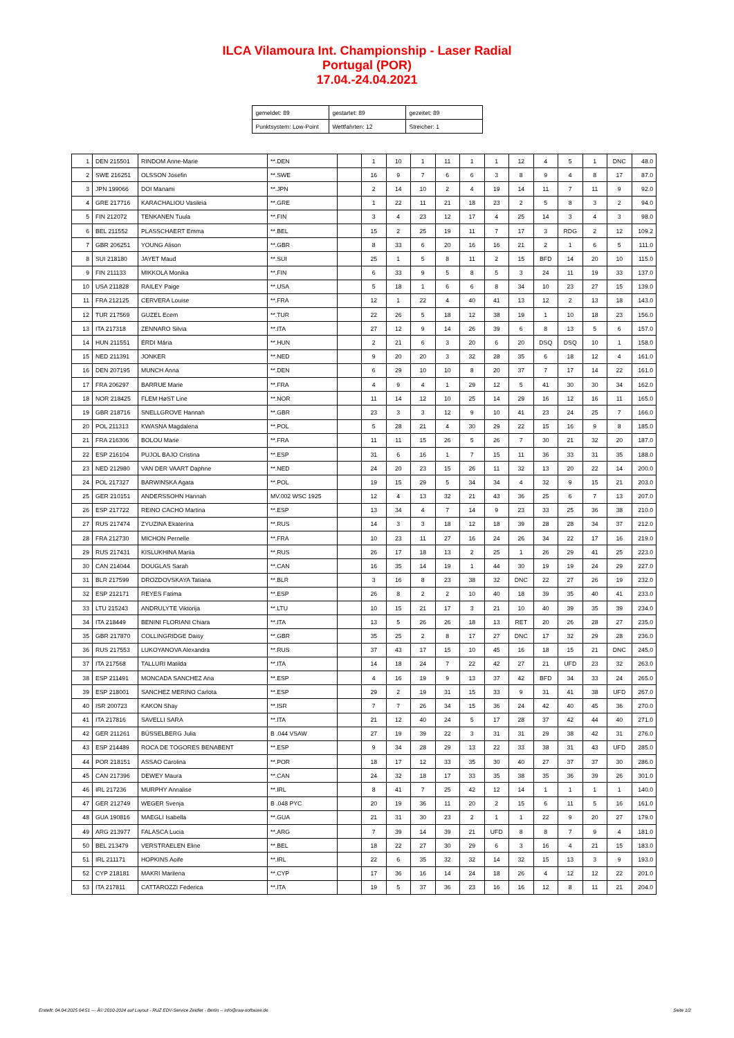ILCA Vilamoura Int. Championship - Laser Radial
Portugal (POR)
17.04.-24.04.2021
| gemeldet: 89 | gestartet: 89 | gezeitet: 89 |
| Punktsystem: Low-Point | Wettfahrten: 12 | Streicher: 1 |
| 1 | DEN 215501 | RINDOM Anne-Marie | **.DEN | | 1 | 10 | 1 | 11 | 1 | 1 | 12 | 4 | 5 | 1 | DNC | 48.0 |
| 2 | SWE 216251 | OLSSON Josefin | **.SWE | | 16 | 9 | 7 | 6 | 6 | 3 | 8 | 9 | 4 | 8 | 17 | 87.0 |
| 3 | JPN 199066 | DOI Manami | **.JPN | | 2 | 14 | 10 | 2 | 4 | 19 | 14 | 11 | 7 | 11 | 9 | 92.0 |
| 4 | GRE 217716 | KARACHALIOU Vasileia | **.GRE | | 1 | 22 | 11 | 21 | 18 | 23 | 2 | 5 | 8 | 3 | 2 | 94.0 |
| 5 | FIN 212072 | TENKANEN Tuula | **.FIN | | 3 | 4 | 23 | 12 | 17 | 4 | 25 | 14 | 3 | 4 | 3 | 98.0 |
| 6 | BEL 211552 | PLASSCHAERT Emma | **.BEL | | 15 | 2 | 25 | 19 | 11 | 7 | 17 | 3 | RDG | 2 | 12 | 109.2 |
| 7 | GBR 206251 | YOUNG Alison | **.GBR | | 8 | 33 | 6 | 20 | 16 | 16 | 21 | 2 | 1 | 6 | 5 | 111.0 |
| 8 | SUI 218180 | JAYET Maud | **.SUI | | 25 | 1 | 5 | 8 | 11 | 2 | 15 | BFD | 14 | 20 | 10 | 115.0 |
| 9 | FIN 211133 | MIKKOLA Monika | **.FIN | | 6 | 33 | 9 | 5 | 8 | 5 | 3 | 24 | 11 | 19 | 33 | 137.0 |
| 10 | USA 211828 | RAILEY Paige | **.USA | | 5 | 18 | 1 | 6 | 6 | 8 | 34 | 10 | 23 | 27 | 15 | 139.0 |
| 11 | FRA 212125 | CERVERA Louise | **.FRA | | 12 | 1 | 22 | 4 | 40 | 41 | 13 | 12 | 2 | 13 | 18 | 143.0 |
| 12 | TUR 217569 | GUZEL Ecem | **.TUR | | 22 | 26 | 5 | 18 | 12 | 38 | 19 | 1 | 10 | 18 | 23 | 156.0 |
| 13 | ITA 217318 | ZENNARO Silvia | **.ITA | | 27 | 12 | 9 | 14 | 26 | 39 | 6 | 8 | 13 | 5 | 6 | 157.0 |
| 14 | HUN 211551 | ÉRDI Mária | **.HUN | | 2 | 21 | 6 | 3 | 20 | 6 | 20 | DSQ | DSQ | 10 | 1 | 158.0 |
| 15 | NED 211391 | JONKER | **.NED | | 9 | 20 | 20 | 3 | 32 | 28 | 35 | 6 | 18 | 12 | 4 | 161.0 |
| 16 | DEN 207195 | MUNCH Anna | **.DEN | | 6 | 29 | 10 | 10 | 8 | 20 | 37 | 7 | 17 | 14 | 22 | 161.0 |
| 17 | FRA 206297 | BARRUE Marie | **.FRA | | 4 | 9 | 4 | 1 | 29 | 12 | 5 | 41 | 30 | 30 | 34 | 162.0 |
| 18 | NOR 218425 | FLEM HøST Line | **.NOR | | 11 | 14 | 12 | 10 | 25 | 14 | 29 | 16 | 12 | 16 | 11 | 165.0 |
| 19 | GBR 218716 | SNELLGROVE Hannah | **.GBR | | 23 | 3 | 3 | 12 | 9 | 10 | 41 | 23 | 24 | 25 | 7 | 166.0 |
| 20 | POL 211313 | KWASNA Magdalena | **.POL | | 5 | 28 | 21 | 4 | 30 | 29 | 22 | 15 | 16 | 9 | 8 | 185.0 |
| 21 | FRA 216306 | BOLOU Marie | **.FRA | | 11 | 11 | 15 | 26 | 5 | 26 | 7 | 30 | 21 | 32 | 20 | 187.0 |
| 22 | ESP 216104 | PUJOL BAJO Cristina | **.ESP | | 31 | 6 | 16 | 1 | 7 | 15 | 11 | 36 | 33 | 31 | 35 | 188.0 |
| 23 | NED 212980 | VAN DER VAART Daphne | **.NED | | 24 | 20 | 23 | 15 | 26 | 11 | 32 | 13 | 20 | 22 | 14 | 200.0 |
| 24 | POL 217327 | BARWINSKA Agata | **.POL | | 19 | 15 | 29 | 5 | 34 | 34 | 4 | 32 | 9 | 15 | 21 | 203.0 |
| 25 | GER 210151 | ANDERSSOHN Hannah | MV.002 WSC 1925 | | 12 | 4 | 13 | 32 | 21 | 43 | 36 | 25 | 6 | 7 | 13 | 207.0 |
| 26 | ESP 217722 | REINO CACHO Martina | **.ESP | | 13 | 34 | 4 | 7 | 14 | 9 | 23 | 33 | 25 | 36 | 38 | 210.0 |
| 27 | RUS 217474 | ZYUZINA Ekaterina | **.RUS | | 14 | 3 | 3 | 18 | 12 | 18 | 39 | 28 | 28 | 34 | 37 | 212.0 |
| 28 | FRA 212730 | MICHON Pernelle | **.FRA | | 10 | 23 | 11 | 27 | 16 | 24 | 26 | 34 | 22 | 17 | 16 | 219.0 |
| 29 | RUS 217431 | KISLUKHINA Mariia | **.RUS | | 26 | 17 | 18 | 13 | 2 | 25 | 1 | 26 | 29 | 41 | 25 | 223.0 |
| 30 | CAN 214044 | DOUGLAS Sarah | **.CAN | | 16 | 35 | 14 | 19 | 1 | 44 | 30 | 19 | 19 | 24 | 29 | 227.0 |
| 31 | BLR 217599 | DROZDOVSKAYA Tatiana | **.BLR | | 3 | 16 | 8 | 23 | 38 | 32 | DNC | 22 | 27 | 26 | 19 | 232.0 |
| 32 | ESP 212171 | REYES Fatima | **.ESP | | 26 | 8 | 2 | 2 | 10 | 40 | 18 | 39 | 35 | 40 | 41 | 233.0 |
| 33 | LTU 215243 | ANDRULYTE Viktorija | **.LTU | | 10 | 15 | 21 | 17 | 3 | 21 | 10 | 40 | 39 | 35 | 39 | 234.0 |
| 34 | ITA 218449 | BENINI FLORIANI Chiara | **.ITA | | 13 | 5 | 26 | 26 | 18 | 13 | RET | 20 | 26 | 28 | 27 | 235.0 |
| 35 | GBR 217870 | COLLINGRIDGE Daisy | **.GBR | | 35 | 25 | 2 | 8 | 17 | 27 | DNC | 17 | 32 | 29 | 28 | 236.0 |
| 36 | RUS 217553 | LUKOYANOVA Alexandra | **.RUS | | 37 | 43 | 17 | 15 | 10 | 45 | 16 | 18 | 15 | 21 | DNC | 245.0 |
| 37 | ITA 217568 | TALLURI Matilda | **.ITA | | 14 | 18 | 24 | 7 | 22 | 42 | 27 | 21 | UFD | 23 | 32 | 263.0 |
| 38 | ESP 211491 | MONCADA SANCHEZ Ana | **.ESP | | 4 | 16 | 19 | 9 | 13 | 37 | 42 | BFD | 34 | 33 | 24 | 265.0 |
| 39 | ESP 218001 | SANCHEZ MERINO Carlota | **.ESP | | 29 | 2 | 19 | 31 | 15 | 33 | 9 | 31 | 41 | 38 | UFD | 267.0 |
| 40 | ISR 200723 | KAKON Shay | **.ISR | | 7 | 7 | 26 | 34 | 15 | 36 | 24 | 42 | 40 | 45 | 36 | 270.0 |
| 41 | ITA 217816 | SAVELLI SARA | **.ITA | | 21 | 12 | 40 | 24 | 5 | 17 | 28 | 37 | 42 | 44 | 40 | 271.0 |
| 42 | GER 211261 | BÜSSELBERG Julia | B .044 VSAW | | 27 | 19 | 39 | 22 | 3 | 31 | 31 | 29 | 38 | 42 | 31 | 276.0 |
| 43 | ESP 214489 | ROCA DE TOGORES BENABENT | **.ESP | | 9 | 34 | 28 | 29 | 13 | 22 | 33 | 38 | 31 | 43 | UFD | 285.0 |
| 44 | POR 218151 | ASSAO Carolina | **.POR | | 18 | 17 | 12 | 33 | 35 | 30 | 40 | 27 | 37 | 37 | 30 | 286.0 |
| 45 | CAN 217396 | DEWEY Maura | **.CAN | | 24 | 32 | 18 | 17 | 33 | 35 | 38 | 35 | 36 | 39 | 26 | 301.0 |
| 46 | IRL 217236 | MURPHY Annalise | **.IRL | | 8 | 41 | 7 | 25 | 42 | 12 | 14 | 1 | 1 | 1 | 1 | 140.0 |
| 47 | GER 212749 | WEGER Svenja | B .048 PYC | | 20 | 19 | 36 | 11 | 20 | 2 | 15 | 6 | 11 | 5 | 16 | 161.0 |
| 48 | GUA 190816 | MAEGLI Isabella | **.GUA | | 21 | 31 | 30 | 23 | 2 | 1 | 1 | 22 | 9 | 20 | 27 | 179.0 |
| 49 | ARG 213977 | FALASCA Lucia | **.ARG | | 7 | 39 | 14 | 39 | 21 | UFD | 8 | 8 | 7 | 9 | 4 | 181.0 |
| 50 | BEL 213479 | VERSTRAELEN Eline | **.BEL | | 18 | 22 | 27 | 30 | 29 | 6 | 3 | 16 | 4 | 21 | 15 | 183.0 |
| 51 | IRL 211171 | HOPKINS Aoife | **.IRL | | 22 | 6 | 35 | 32 | 32 | 14 | 32 | 15 | 13 | 3 | 9 | 193.0 |
| 52 | CYP 218181 | MAKRI Marilena | **.CYP | | 17 | 36 | 16 | 14 | 24 | 18 | 26 | 4 | 12 | 12 | 22 | 201.0 |
| 53 | ITA 217811 | CATTAROZZI Federica | **.ITA | | 19 | 5 | 37 | 36 | 23 | 16 | 16 | 12 | 8 | 11 | 21 | 204.0 |
Erstellt: 04.04.2025 04:51 --- Â© 2010-2024 auf Layout - RUZ EDV-Service Zeidler - Berlin -- info@raw-software.de Seite 1/2